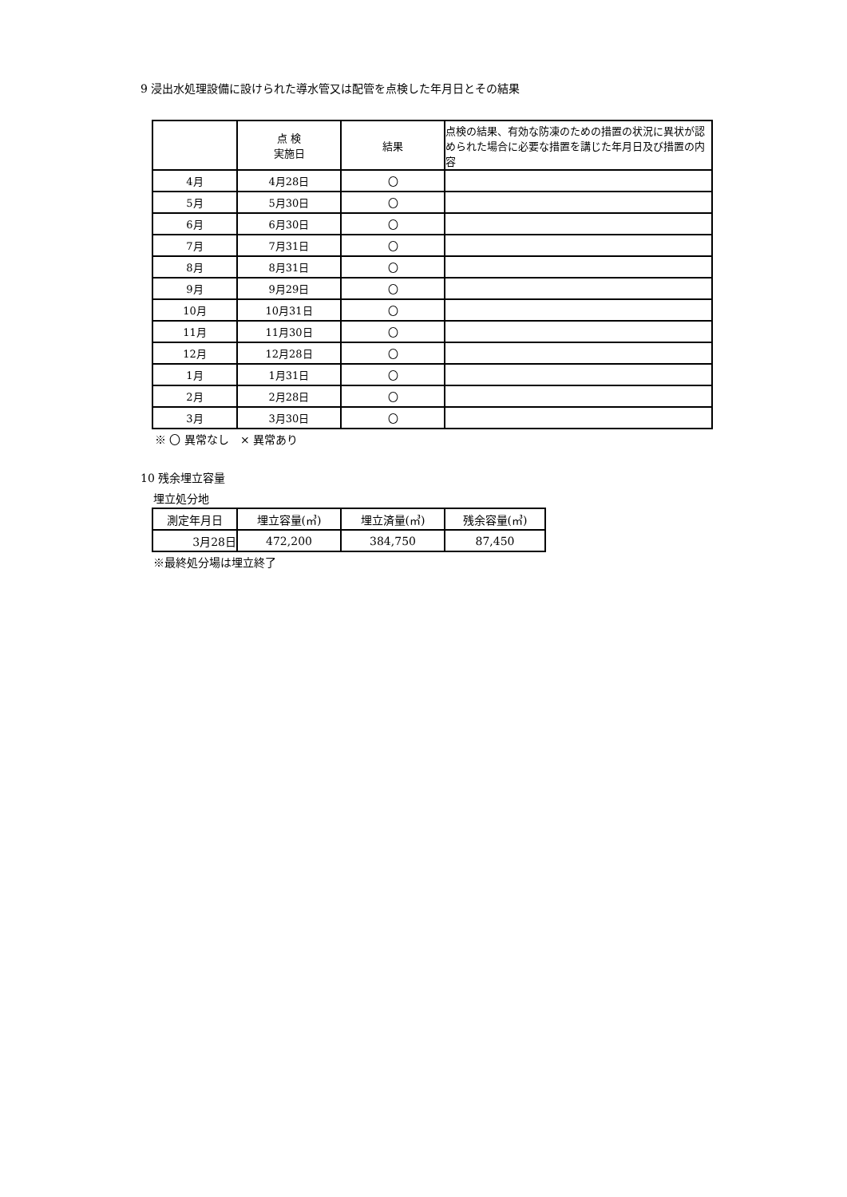9 浸出水処理設備に設けられた導水管又は配管を点検した年月日とその結果
| | 点 検 実施日 | 結果 | 点検の結果、有効な防凍のための措置の状況に異状が認められた場合に必要な措置を講じた年月日及び措置の内容 |
| --- | --- | --- | --- |
| 4月 | 4月28日 | 〇 | |
| 5月 | 5月30日 | 〇 | |
| 6月 | 6月30日 | 〇 | |
| 7月 | 7月31日 | 〇 | |
| 8月 | 8月31日 | 〇 | |
| 9月 | 9月29日 | 〇 | |
| 10月 | 10月31日 | 〇 | |
| 11月 | 11月30日 | 〇 | |
| 12月 | 12月28日 | 〇 | |
| 1月 | 1月31日 | 〇 | |
| 2月 | 2月28日 | 〇 | |
| 3月 | 3月30日 | 〇 | |
※ 〇 異常なし　× 異常あり
10 残余埋立容量
埋立処分地
| 測定年月日 | 埋立容量(㎥) | 埋立済量(㎥) | 残余容量(㎥) |
| --- | --- | --- | --- |
| 3月28日 | 472,200 | 384,750 | 87,450 |
※最終処分場は埋立終了